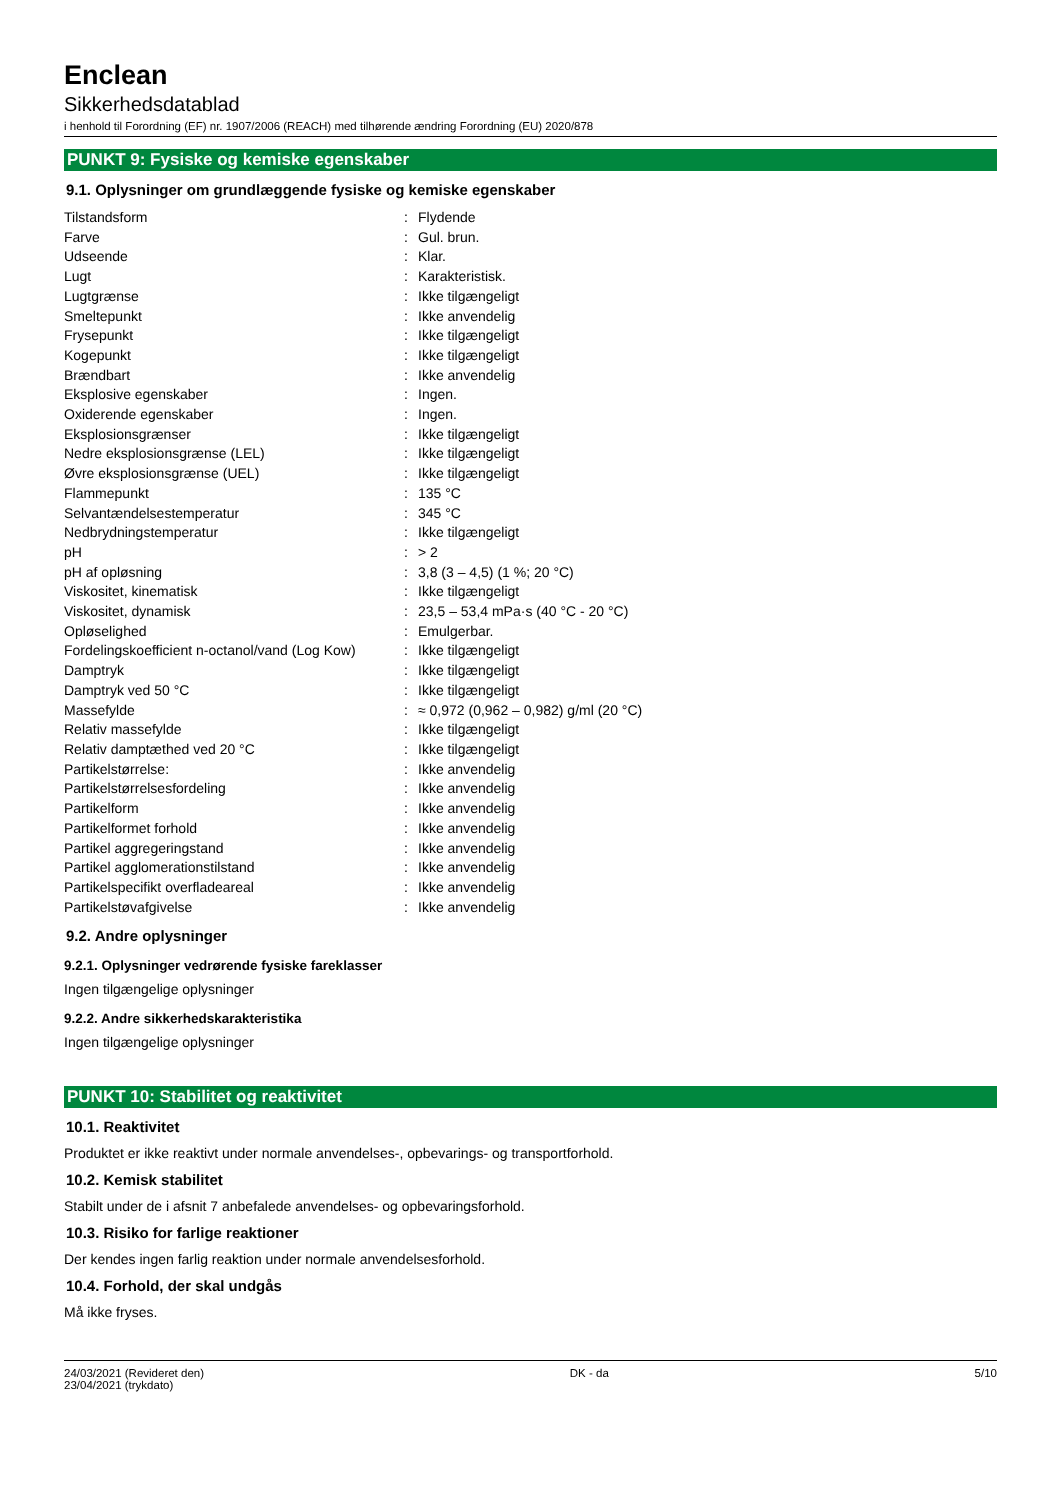Enclean
Sikkerhedsdatablad
i henhold til Forordning (EF) nr. 1907/2006 (REACH) med tilhørende ændring Forordning (EU) 2020/878
PUNKT 9: Fysiske og kemiske egenskaber
9.1. Oplysninger om grundlæggende fysiske og kemiske egenskaber
| Tilstandsform | : | Flydende |
| Farve | : | Gul. brun. |
| Udseende | : | Klar. |
| Lugt | : | Karakteristisk. |
| Lugtgrænse | : | Ikke tilgængeligt |
| Smeltepunkt | : | Ikke anvendelig |
| Frysepunkt | : | Ikke tilgængeligt |
| Kogepunkt | : | Ikke tilgængeligt |
| Brændbart | : | Ikke anvendelig |
| Eksplosive egenskaber | : | Ingen. |
| Oxiderende egenskaber | : | Ingen. |
| Eksplosionsgrænser | : | Ikke tilgængeligt |
| Nedre eksplosionsgrænse (LEL) | : | Ikke tilgængeligt |
| Øvre eksplosionsgrænse (UEL) | : | Ikke tilgængeligt |
| Flammepunkt | : | 135 °C |
| Selvantændelsestemperatur | : | 345 °C |
| Nedbrydningstemperatur | : | Ikke tilgængeligt |
| pH | : | > 2 |
| pH af opløsning | : | 3,8 (3 – 4,5) (1 %; 20 °C) |
| Viskositet, kinematisk | : | Ikke tilgængeligt |
| Viskositet, dynamisk | : | 23,5 – 53,4 mPa·s (40 °C - 20 °C) |
| Opløselighed | : | Emulgerbar. |
| Fordelingskoefficient n-octanol/vand (Log Kow) | : | Ikke tilgængeligt |
| Damptryk | : | Ikke tilgængeligt |
| Damptryk ved 50 °C | : | Ikke tilgængeligt |
| Massefylde | : | ≈ 0,972 (0,962 – 0,982) g/ml (20 °C) |
| Relativ massefylde | : | Ikke tilgængeligt |
| Relativ damptæthed ved 20 °C | : | Ikke tilgængeligt |
| Partikelstørrelse: | : | Ikke anvendelig |
| Partikelstørrelsesfordeling | : | Ikke anvendelig |
| Partikelform | : | Ikke anvendelig |
| Partikelformet forhold | : | Ikke anvendelig |
| Partikel aggregeringstand | : | Ikke anvendelig |
| Partikel agglomerationstilstand | : | Ikke anvendelig |
| Partikelspecifikt overfladeareal | : | Ikke anvendelig |
| Partikelstøvafgivelse | : | Ikke anvendelig |
9.2. Andre oplysninger
9.2.1. Oplysninger vedrørende fysiske fareklasser
Ingen tilgængelige oplysninger
9.2.2. Andre sikkerhedskarakteristika
Ingen tilgængelige oplysninger
PUNKT 10: Stabilitet og reaktivitet
10.1. Reaktivitet
Produktet er ikke reaktivt under normale anvendelses-, opbevarings- og transportforhold.
10.2. Kemisk stabilitet
Stabilt under de i afsnit 7 anbefalede anvendelses- og opbevaringsforhold.
10.3. Risiko for farlige reaktioner
Der kendes ingen farlig reaktion under normale anvendelsesforhold.
10.4. Forhold, der skal undgås
Må ikke fryses.
24/03/2021 (Revideret den)
23/04/2021 (trykdato)
DK - da 5/10